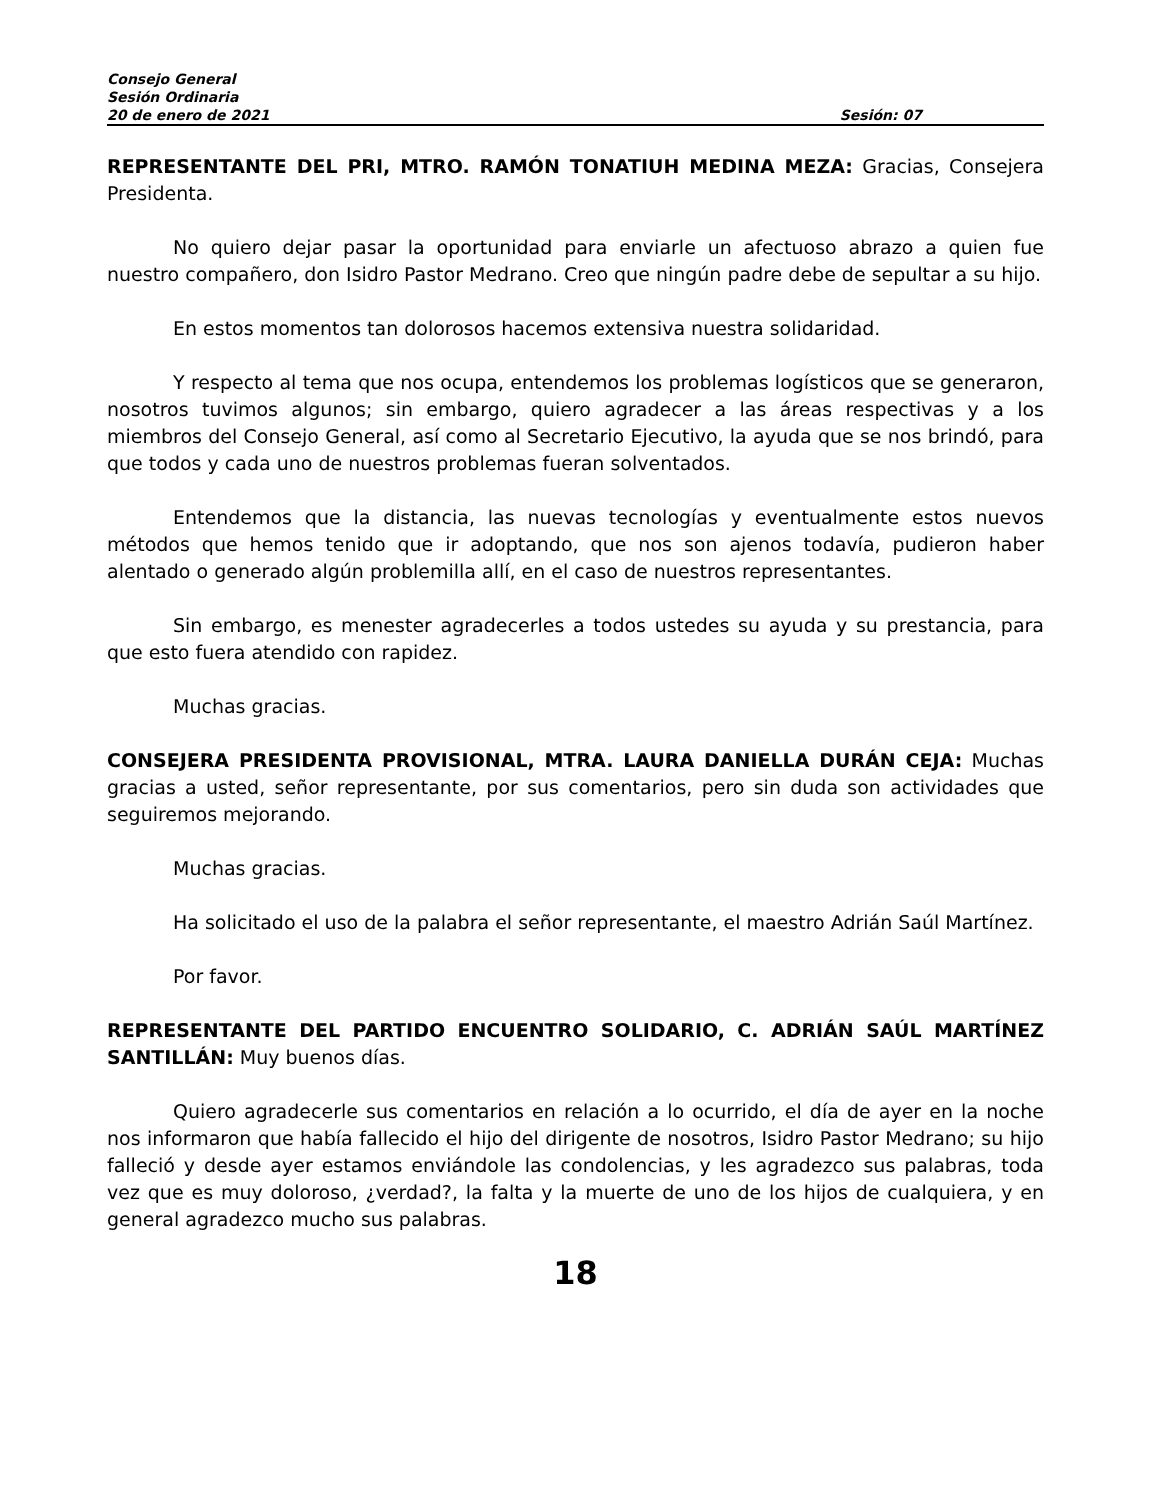Consejo General
Sesión Ordinaria
20 de enero de 2021 Sesión: 07
REPRESENTANTE DEL PRI, MTRO. RAMÓN TONATIUH MEDINA MEZA: Gracias, Consejera Presidenta.
No quiero dejar pasar la oportunidad para enviarle un afectuoso abrazo a quien fue nuestro compañero, don Isidro Pastor Medrano. Creo que ningún padre debe de sepultar a su hijo.
En estos momentos tan dolorosos hacemos extensiva nuestra solidaridad.
Y respecto al tema que nos ocupa, entendemos los problemas logísticos que se generaron, nosotros tuvimos algunos; sin embargo, quiero agradecer a las áreas respectivas y a los miembros del Consejo General, así como al Secretario Ejecutivo, la ayuda que se nos brindó, para que todos y cada uno de nuestros problemas fueran solventados.
Entendemos que la distancia, las nuevas tecnologías y eventualmente estos nuevos métodos que hemos tenido que ir adoptando, que nos son ajenos todavía, pudieron haber alentado o generado algún problemilla allí, en el caso de nuestros representantes.
Sin embargo, es menester agradecerles a todos ustedes su ayuda y su prestancia, para que esto fuera atendido con rapidez.
Muchas gracias.
CONSEJERA PRESIDENTA PROVISIONAL, MTRA. LAURA DANIELLA DURÁN CEJA: Muchas gracias a usted, señor representante, por sus comentarios, pero sin duda son actividades que seguiremos mejorando.
Muchas gracias.
Ha solicitado el uso de la palabra el señor representante, el maestro Adrián Saúl Martínez.
Por favor.
REPRESENTANTE DEL PARTIDO ENCUENTRO SOLIDARIO, C. ADRIÁN SAÚL MARTÍNEZ SANTILLÁN: Muy buenos días.
Quiero agradecerle sus comentarios en relación a lo ocurrido, el día de ayer en la noche nos informaron que había fallecido el hijo del dirigente de nosotros, Isidro Pastor Medrano; su hijo falleció y desde ayer estamos enviándole las condolencias, y les agradezco sus palabras, toda vez que es muy doloroso, ¿verdad?, la falta y la muerte de uno de los hijos de cualquiera, y en general agradezco mucho sus palabras.
18